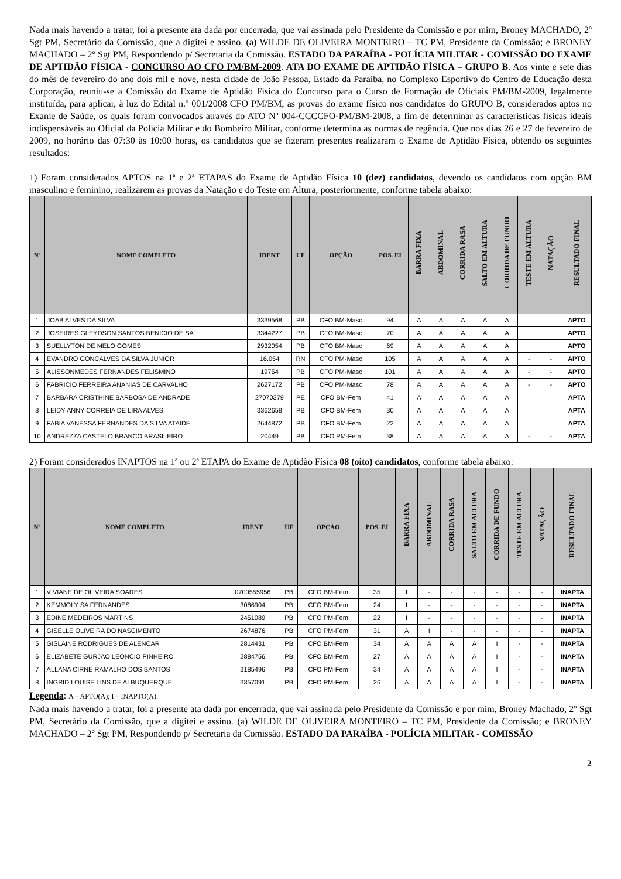Nada mais havendo a tratar, foi a presente ata dada por encerrada, que vai assinada pelo Presidente da Comissão e por mim, Broney MACHADO, 2º Sgt PM, Secretário da Comissão, que a digitei e assino. (a) WILDE DE OLIVEIRA MONTEIRO – TC PM, Presidente da Comissão; e BRONEY MACHADO – 2º Sgt PM, Respondendo p/ Secretaria da Comissão. ESTADO DA PARAÍBA - POLÍCIA MILITAR - COMISSÃO DO EXAME DE APTIDÃO FÍSICA - CONCURSO AO CFO PM/BM-2009. ATA DO EXAME DE APTIDÃO FÍSICA – GRUPO B. Aos vinte e sete dias do mês de fevereiro do ano dois mil e nove, nesta cidade de João Pessoa, Estado da Paraíba, no Complexo Esportivo do Centro de Educação desta Corporação, reuniu-se a Comissão do Exame de Aptidão Física do Concurso para o Curso de Formação de Oficiais PM/BM-2009, legalmente instituída, para aplicar, à luz do Edital n.º 001/2008 CFO PM/BM, as provas do exame físico nos candidatos do GRUPO B, considerados aptos no Exame de Saúde, os quais foram convocados através do ATO Nº 004-CCCCFO-PM/BM-2008, a fim de determinar as características físicas ideais indispensáveis ao Oficial da Polícia Militar e do Bombeiro Militar, conforme determina as normas de regência. Que nos dias 26 e 27 de fevereiro de 2009, no horário das 07:30 às 10:00 horas, os candidatos que se fizeram presentes realizaram o Exame de Aptidão Física, obtendo os seguintes resultados:
1) Foram considerados APTOS na 1ª e 2ª ETAPAS do Exame de Aptidão Física 10 (dez) candidatos, devendo os candidatos com opção BM masculino e feminino, realizarem as provas da Natação e do Teste em Altura, posteriormente, conforme tabela abaixo:
| Nº | NOME COMPLETO | IDENT | UF | OPÇÃO | POS. EI | BARRA FIXA | ABDOMINAL | CORRIDA RASA | SALTO EM ALTURA | CORRIDA DE FUNDO | TESTE EM ALTURA | NATAÇÃO | RESULTADO FINAL |
| --- | --- | --- | --- | --- | --- | --- | --- | --- | --- | --- | --- | --- | --- |
| 1 | JOAB ALVES DA SILVA | 3339568 | PB | CFO BM-Masc | 94 | A | A | A | A | A | | | APTO |
| 2 | JOSEIRES GLEYDSON SANTOS BENICIO DE SA | 3344227 | PB | CFO BM-Masc | 70 | A | A | A | A | A | | | APTO |
| 3 | SUELLYTON DE MELO GOMES | 2932054 | PB | CFO BM-Masc | 69 | A | A | A | A | A | | | APTO |
| 4 | EVANDRO GONCALVES DA SILVA JUNIOR | 16.054 | RN | CFO PM-Masc | 105 | A | A | A | A | A | - | - | APTO |
| 5 | ALISSONMEDES FERNANDES FELISMINO | 19754 | PB | CFO PM-Masc | 101 | A | A | A | A | A | - | - | APTO |
| 6 | FABRICIO FERREIRA ANANIAS DE CARVALHO | 2627172 | PB | CFO PM-Masc | 78 | A | A | A | A | A | - | - | APTO |
| 7 | BARBARA CRISTHINE BARBOSA DE ANDRADE | 27070379 | PE | CFO BM-Fem | 41 | A | A | A | A | A | | | APTA |
| 8 | LEIDY ANNY CORREIA DE LIRA ALVES | 3362658 | PB | CFO BM-Fem | 30 | A | A | A | A | A | | | APTA |
| 9 | FABIA VANESSA FERNANDES DA SILVA ATAIDE | 2644872 | PB | CFO BM-Fem | 22 | A | A | A | A | A | | | APTA |
| 10 | ANDREZZA CASTELO BRANCO BRASILEIRO | 20449 | PB | CFO PM-Fem | 38 | A | A | A | A | A | - | - | APTA |
2) Foram considerados INAPTOS na 1ª ou 2ª ETAPA do Exame de Aptidão Física 08 (oito) candidatos, conforme tabela abaixo:
| Nº | NOME COMPLETO | IDENT | UF | OPÇÃO | POS. EI | BARRA FIXA | ABDOMINAL | CORRIDA RASA | SALTO EM ALTURA | CORRIDA DE FUNDO | TESTE EM ALTURA | NATAÇÃO | RESULTADO FINAL |
| --- | --- | --- | --- | --- | --- | --- | --- | --- | --- | --- | --- | --- | --- |
| 1 | VIVIANE DE OLIVEIRA SOARES | 0700555956 | PB | CFO BM-Fem | 35 | I | - | - | - | - | - | - | INAPTA |
| 2 | KEMMOLY SA FERNANDES | 3086904 | PB | CFO BM-Fem | 24 | I | - | - | - | - | - | - | INAPTA |
| 3 | EDINE MEDEIROS MARTINS | 2451089 | PB | CFO PM-Fem | 22 | I | - | - | - | - | - | - | INAPTA |
| 4 | GISELLE OLIVEIRA DO NASCIMENTO | 2674876 | PB | CFO PM-Fem | 31 | A | I | - | - | - | - | - | INAPTA |
| 5 | GISLAINE RODRIGUES DE ALENCAR | 2814431 | PB | CFO BM-Fem | 34 | A | A | A | A | I | - | - | INAPTA |
| 6 | ELIZABETE GURJAO LEONCIO PINHEIRO | 2884756 | PB | CFO BM-Fem | 27 | A | A | A | A | I | - | - | INAPTA |
| 7 | ALLANA CIRNE RAMALHO DOS SANTOS | 3185496 | PB | CFO PM-Fem | 34 | A | A | A | A | I | - | - | INAPTA |
| 8 | INGRID LOUISE LINS DE ALBUQUERQUE | 3357091 | PB | CFO PM-Fem | 26 | A | A | A | A | I | - | - | INAPTA |
Legenda: A – APTO(A); I – INAPTO(A).
Nada mais havendo a tratar, foi a presente ata dada por encerrada, que vai assinada pelo Presidente da Comissão e por mim, Broney Machado, 2º Sgt PM, Secretário da Comissão, que a digitei e assino. (a) WILDE DE OLIVEIRA MONTEIRO – TC PM, Presidente da Comissão; e BRONEY MACHADO – 2º Sgt PM, Respondendo p/ Secretaria da Comissão. ESTADO DA PARAÍBA - POLÍCIA MILITAR - COMISSÃO
2